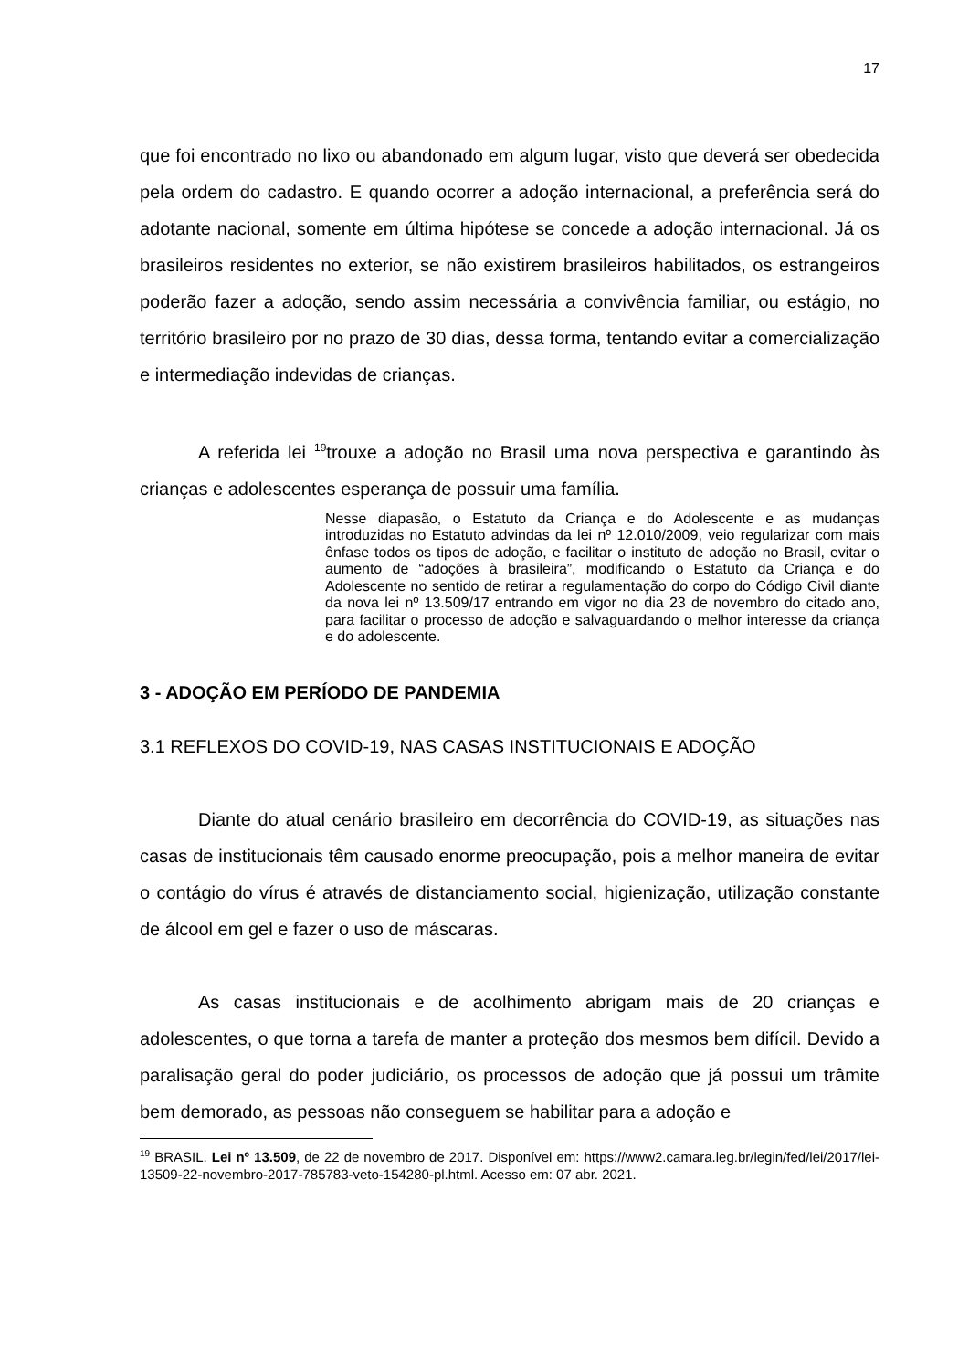17
que foi encontrado no lixo ou abandonado em algum lugar, visto que deverá ser obedecida pela ordem do cadastro. E quando ocorrer a adoção internacional, a preferência será do adotante nacional, somente em última hipótese se concede a adoção internacional. Já os brasileiros residentes no exterior, se não existirem brasileiros habilitados, os estrangeiros poderão fazer a adoção, sendo assim necessária a convivência familiar, ou estágio, no território brasileiro por no prazo de 30 dias, dessa forma, tentando evitar a comercialização e intermediação indevidas de crianças.
A referida lei <sup>19</sup>trouxe a adoção no Brasil uma nova perspectiva e garantindo às crianças e adolescentes esperança de possuir uma família.
Nesse diapasão, o Estatuto da Criança e do Adolescente e as mudanças introduzidas no Estatuto advindas da lei nº 12.010/2009, veio regularizar com mais ênfase todos os tipos de adoção, e facilitar o instituto de adoção no Brasil, evitar o aumento de “adoções à brasileira”, modificando o Estatuto da Criança e do Adolescente no sentido de retirar a regulamentação do corpo do Código Civil diante da nova lei nº 13.509/17 entrando em vigor no dia 23 de novembro do citado ano, para facilitar o processo de adoção e salvaguardando o melhor interesse da criança e do adolescente.
3 - ADOÇÃO EM PERÍODO DE PANDEMIA
3.1 REFLEXOS DO COVID-19, NAS CASAS INSTITUCIONAIS E ADOÇÃO
Diante do atual cenário brasileiro em decorrência do COVID-19, as situações nas casas de institucionais têm causado enorme preocupação, pois a melhor maneira de evitar o contágio do vírus é através de distanciamento social, higienização, utilização constante de álcool em gel e fazer o uso de máscaras.
As casas institucionais e de acolhimento abrigam mais de 20 crianças e adolescentes, o que torna a tarefa de manter a proteção dos mesmos bem difícil. Devido a paralisação geral do poder judiciário, os processos de adoção que já possui um trâmite bem demorado, as pessoas não conseguem se habilitar para a adoção e
<sup>19</sup> BRASIL. Lei nº 13.509, de 22 de novembro de 2017. Disponível em: https://www2.camara.leg.br/legin/fed/lei/2017/lei-13509-22-novembro-2017-785783-veto-154280-pl.html. Acesso em: 07 abr. 2021.